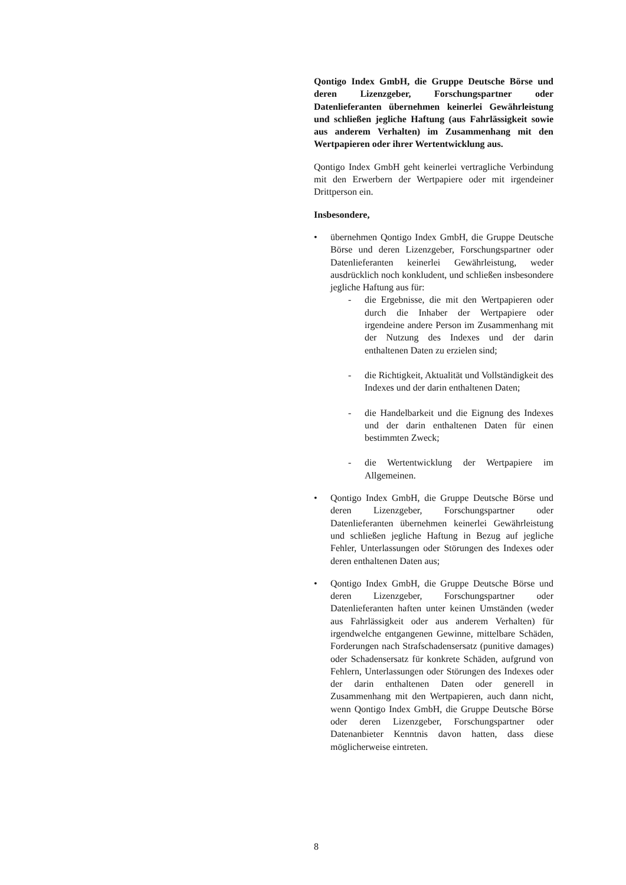Qontigo Index GmbH, die Gruppe Deutsche Börse und deren Lizenzgeber, Forschungspartner oder Datenlieferanten übernehmen keinerlei Gewährleistung und schließen jegliche Haftung (aus Fahrlässigkeit sowie aus anderem Verhalten) im Zusammenhang mit den Wertpapieren oder ihrer Wertentwicklung aus.
Qontigo Index GmbH geht keinerlei vertragliche Verbindung mit den Erwerbern der Wertpapiere oder mit irgendeiner Drittperson ein.
Insbesondere,
• übernehmen Qontigo Index GmbH, die Gruppe Deutsche Börse und deren Lizenzgeber, Forschungspartner oder Datenlieferanten keinerlei Gewährleistung, weder ausdrücklich noch konkludent, und schließen insbesondere jegliche Haftung aus für:
- die Ergebnisse, die mit den Wertpapieren oder durch die Inhaber der Wertpapiere oder irgendeine andere Person im Zusammenhang mit der Nutzung des Indexes und der darin enthaltenen Daten zu erzielen sind;
- die Richtigkeit, Aktualität und Vollständigkeit des Indexes und der darin enthaltenen Daten;
- die Handelbarkeit und die Eignung des Indexes und der darin enthaltenen Daten für einen bestimmten Zweck;
- die Wertentwicklung der Wertpapiere im Allgemeinen.
• Qontigo Index GmbH, die Gruppe Deutsche Börse und deren Lizenzgeber, Forschungspartner oder Datenlieferanten übernehmen keinerlei Gewährleistung und schließen jegliche Haftung in Bezug auf jegliche Fehler, Unterlassungen oder Störungen des Indexes oder deren enthaltenen Daten aus;
• Qontigo Index GmbH, die Gruppe Deutsche Börse und deren Lizenzgeber, Forschungspartner oder Datenlieferanten haften unter keinen Umständen (weder aus Fahrlässigkeit oder aus anderem Verhalten) für irgendwelche entgangenen Gewinne, mittelbare Schäden, Forderungen nach Strafschadensersatz (punitive damages) oder Schadensersatz für konkrete Schäden, aufgrund von Fehlern, Unterlassungen oder Störungen des Indexes oder der darin enthaltenen Daten oder generell in Zusammenhang mit den Wertpapieren, auch dann nicht, wenn Qontigo Index GmbH, die Gruppe Deutsche Börse oder deren Lizenzgeber, Forschungspartner oder Datenanbieter Kenntnis davon hatten, dass diese möglicherweise eintreten.
8